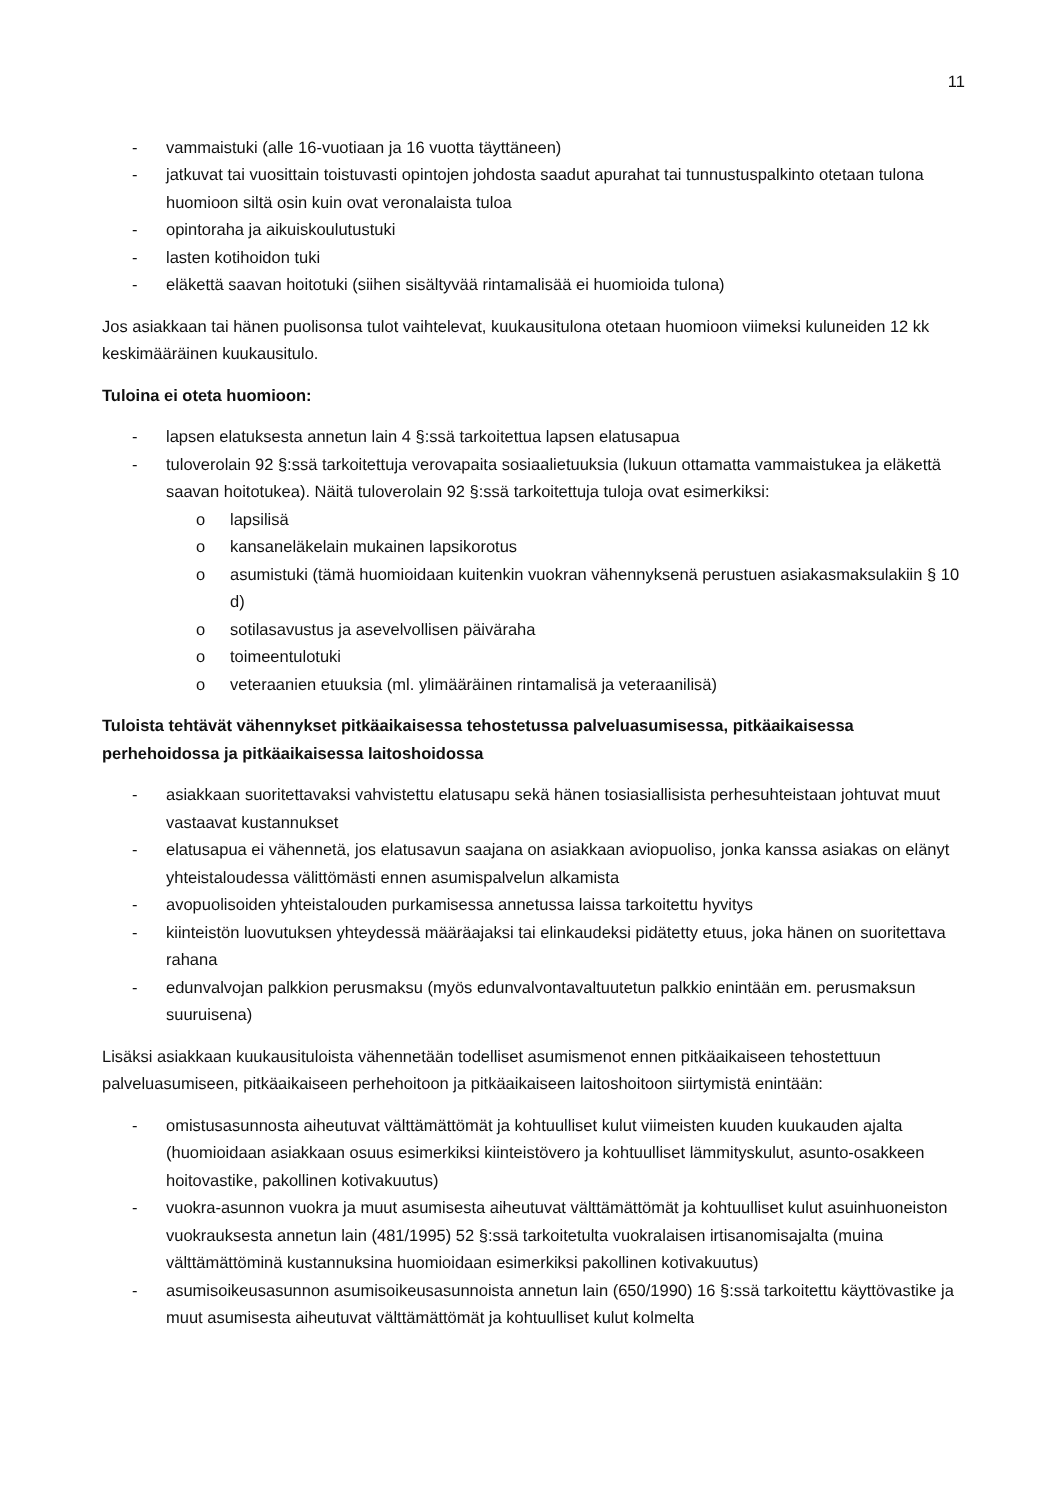11
- vammaistuki (alle 16-vuotiaan ja 16 vuotta täyttäneen)
- jatkuvat tai vuosittain toistuvasti opintojen johdosta saadut apurahat tai tunnustuspalkinto otetaan tulona huomioon siltä osin kuin ovat veronalaista tuloa
- opintoraha ja aikuiskoulutustuki
- lasten kotihoidon tuki
- eläkettä saavan hoitotuki (siihen sisältyvää rintamalisää ei huomioida tulona)
Jos asiakkaan tai hänen puolisonsa tulot vaihtelevat, kuukausitulona otetaan huomioon viimeksi kuluneiden 12 kk keskimääräinen kuukausitulo.
Tuloina ei oteta huomioon:
- lapsen elatuksesta annetun lain 4 §:ssä tarkoitettua lapsen elatusapua
- tuloverolain 92 §:ssä tarkoitettuja verovapaita sosiaalietuuksia (lukuun ottamatta vammaistukea ja eläkettä saavan hoitotukea). Näitä tuloverolain 92 §:ssä tarkoitettuja tuloja ovat esimerkiksi:
o lapsilisä
o kansaneläkelain mukainen lapsikorotus
o asumistuki (tämä huomioidaan kuitenkin vuokran vähennyksenä perustuen asiakasmaksulakiin § 10 d)
o sotilasavustus ja asevelvollisen päiväraha
o toimeentulotuki
o veteraanien etuuksia (ml. ylimääräinen rintamalisä ja veteraanilisä)
Tuloista tehtävät vähennykset pitkäaikaisessa tehostetussa palveluasumisessa, pitkäaikaisessa perhehoidossa ja pitkäaikaisessa laitoshoidossa
- asiakkaan suoritettavaksi vahvistettu elatusapu sekä hänen tosiasiallisista perhesuhteistaan johtuvat muut vastaavat kustannukset
- elatusapua ei vähennetä, jos elatusavun saajana on asiakkaan aviopuoliso, jonka kanssa asiakas on elänyt yhteistaloudessa välittömästi ennen asumispalvelun alkamista
- avopuolisoiden yhteistalouden purkamisessa annetussa laissa tarkoitettu hyvitys
- kiinteistön luovutuksen yhteydessä määräajaksi tai elinkaudeksi pidätetty etuus, joka hänen on suoritettava rahana
- edunvalvojan palkkion perusmaksu (myös edunvalvontavaltuutetun palkkio enintään em. perusmaksun suuruisena)
Lisäksi asiakkaan kuukausituloista vähennetään todelliset asumismenot ennen pitkäaikaiseen tehostettuun palveluasumiseen, pitkäaikaiseen perhehoitoon ja pitkäaikaiseen laitoshoitoon siirtymistä enintään:
- omistusasunnosta aiheutuvat välttämättömät ja kohtuulliset kulut viimeisten kuuden kuukauden ajalta (huomioidaan asiakkaan osuus esimerkiksi kiinteistövero ja kohtuulliset lämmityskulut, asunto-osakkeen hoitovastike, pakollinen kotivakuutus)
- vuokra-asunnon vuokra ja muut asumisesta aiheutuvat välttämättömät ja kohtuulliset kulut asuinhuoneiston vuokrauksesta annetun lain (481/1995) 52 §:ssä tarkoitetulta vuokralaisen irtisanomisajalta (muina välttämättöminä kustannuksina huomioidaan esimerkiksi pakollinen kotivakuutus)
- asumisoikeusasunnon asumisoikeusasunnoista annetun lain (650/1990) 16 §:ssä tarkoitettu käyttövastike ja muut asumisesta aiheutuvat välttämättömät ja kohtuulliset kulut kolmelta